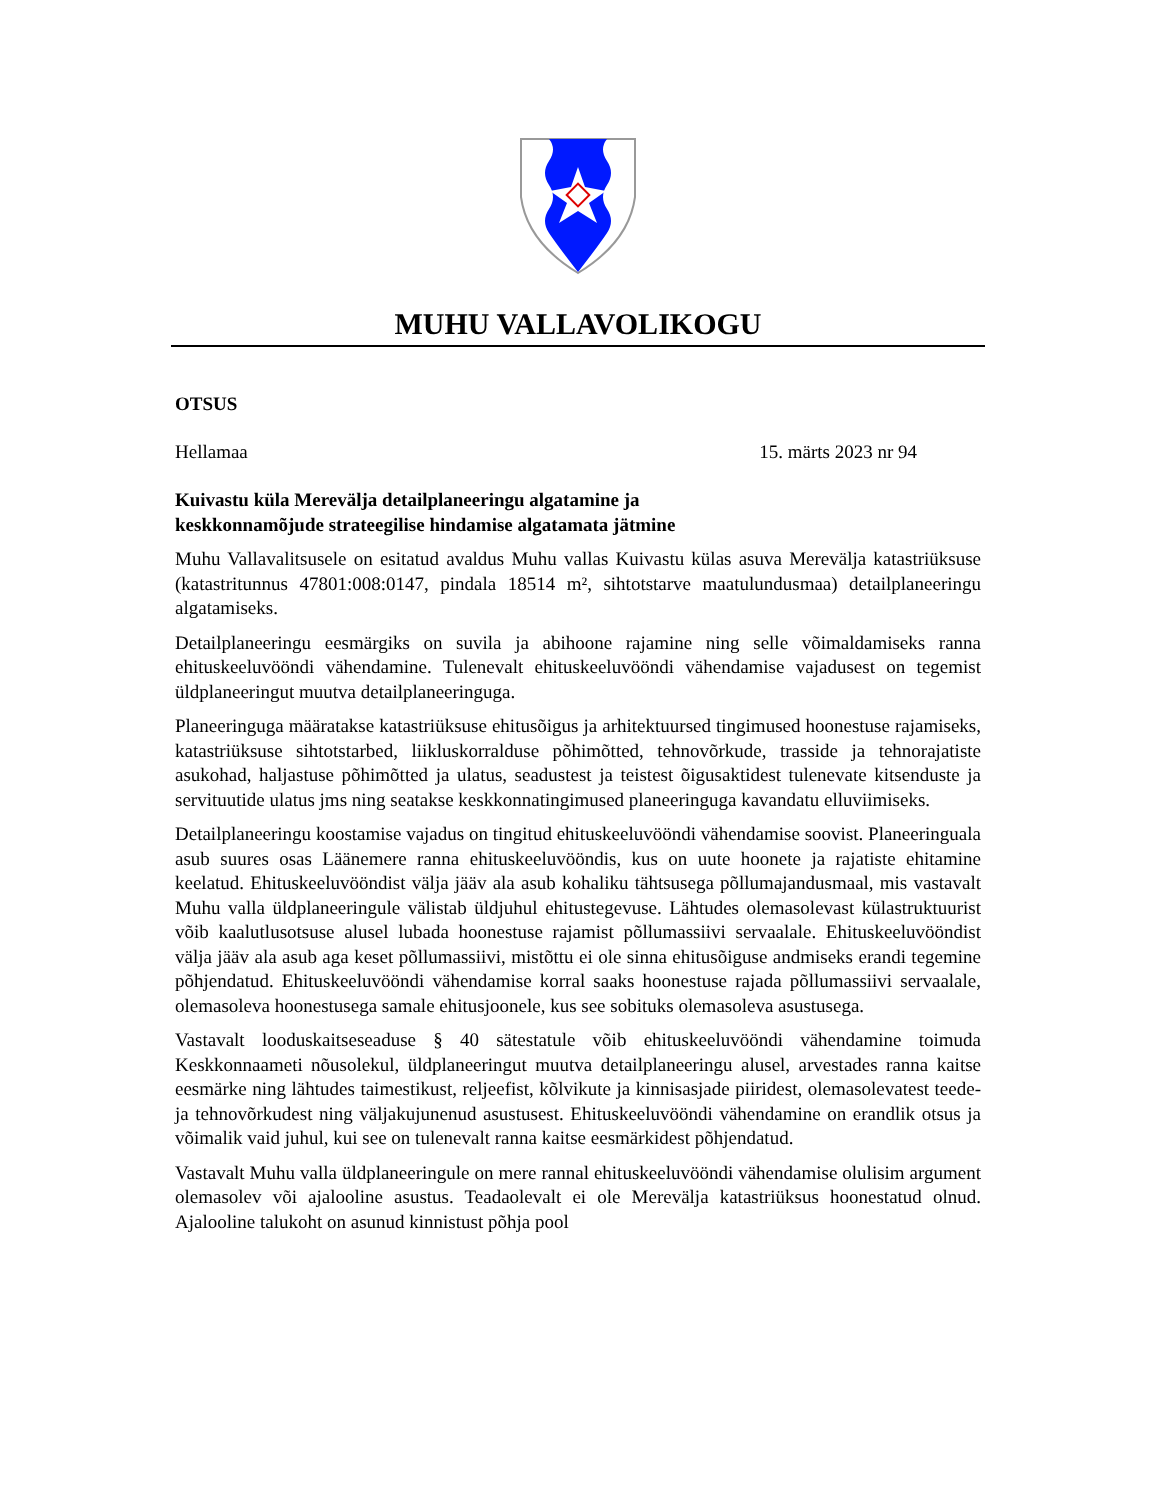MUHU VALLAVOLIKOGU
OTSUS
Hellamaa 15. märts 2023 nr 94
Kuivastu küla Merevälja detailplaneeringu algatamine ja
keskkonnamõjude strateegilise hindamise algatamata jätmine
Muhu Vallavalitsusele on esitatud avaldus Muhu vallas Kuivastu külas asuva Merevälja katastriüksuse (katastritunnus 47801:008:0147, pindala 18514 m², sihtotstarve maatulundusmaa) detailplaneeringu algatamiseks.
Detailplaneeringu eesmärgiks on suvila ja abihoone rajamine ning selle võimaldamiseks ranna ehituskeeluvööndi vähendamine. Tulenevalt ehituskeeluvööndi vähendamise vajadusest on tegemist üldplaneeringut muutva detailplaneeringuga.
Planeeringuga määratakse katastriüksuse ehitusõigus ja arhitektuursed tingimused hoonestuse rajamiseks, katastriüksuse sihtotstarbed, liikluskorralduse põhimõtted, tehnovõrkude, trasside ja tehnorajatiste asukohad, haljastuse põhimõtted ja ulatus, seadustest ja teistest õigusaktidest tulenevate kitsenduste ja servituutide ulatus jms ning seatakse keskkonnatingimused planeeringuga kavandatu elluviimiseks.
Detailplaneeringu koostamise vajadus on tingitud ehituskeeluvööndi vähendamise soovist. Planeeringuala asub suures osas Läänemere ranna ehituskeeluvööndis, kus on uute hoonete ja rajatiste ehitamine keelatud. Ehituskeeluvööndist välja jääv ala asub kohaliku tähtsusega põllumajandusmaal, mis vastavalt Muhu valla üldplaneeringule välistab üldjuhul ehitustegevuse. Lähtudes olemasolevast külastruktuurist võib kaalutlusotsuse alusel lubada hoonestuse rajamist põllumassiivi servaalale. Ehituskeeluvööndist välja jääv ala asub aga keset põllumassiivi, mistõttu ei ole sinna ehitusõiguse andmiseks erandi tegemine põhjendatud. Ehituskeeluvööndi vähendamise korral saaks hoonestuse rajada põllumassiivi servaalale, olemasoleva hoonestusega samale ehitusjoonele, kus see sobituks olemasoleva asustusega.
Vastavalt looduskaitseseaduse § 40 sätestatule võib ehituskeeluvööndi vähendamine toimuda Keskkonnaameti nõusolekul, üldplaneeringut muutva detailplaneeringu alusel, arvestades ranna kaitse eesmärke ning lähtudes taimestikust, reljeefist, kõlvikute ja kinnisasjade piiridest, olemasolevatest teede- ja tehnovõrkudest ning väljakujunenud asustusest. Ehituskeeluvööndi vähendamine on erandlik otsus ja võimalik vaid juhul, kui see on tulenevalt ranna kaitse eesmärkidest põhjendatud.
Vastavalt Muhu valla üldplaneeringule on mere rannal ehituskeeluvööndi vähendamise olulisim argument olemasolev või ajalooline asustus. Teadaolevalt ei ole Merevälja katastriüksus hoonestatud olnud. Ajalooline talukoht on asunud kinnistust põhja pool